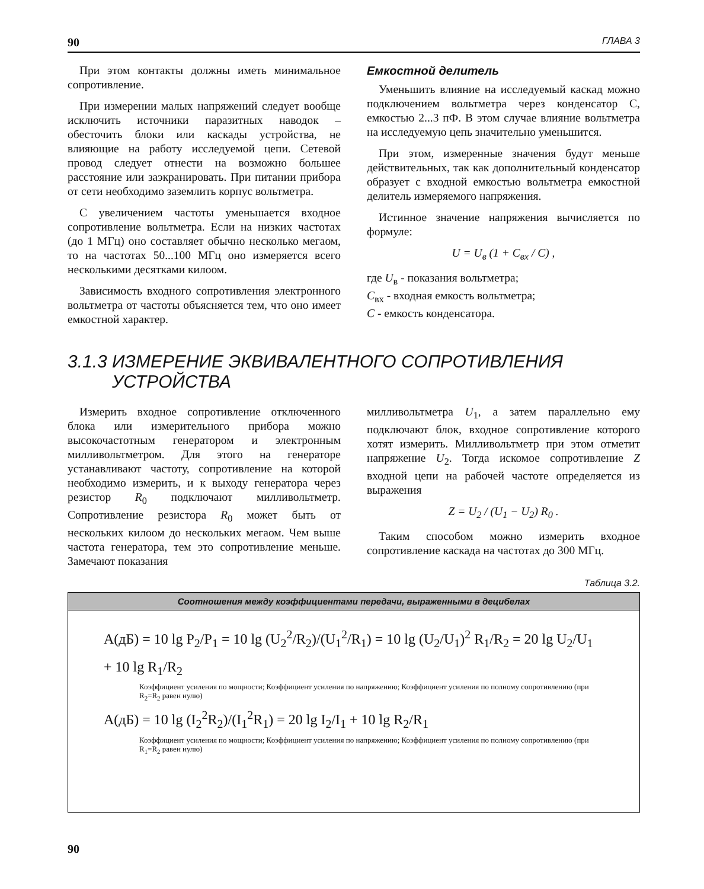90 ГЛАВА 3
При этом контакты должны иметь минимальное сопротивление.
При измерении малых напряжений следует вообще исключить источники паразитных наводок – обесточить блоки или каскады устройства, не влияющие на работу исследуемой цепи. Сетевой провод следует отнести на возможно большее расстояние или заэкранировать. При питании прибора от сети необходимо заземлить корпус вольтметра.
С увеличением частоты уменьшается входное сопротивление вольтметра. Если на низких частотах (до 1 МГц) оно составляет обычно несколько мегаом, то на частотах 50...100 МГц оно измеряется всего несколькими десятками килоом.
Зависимость входного сопротивления электронного вольтметра от частоты объясняется тем, что оно имеет емкостной характер.
Емкостной делитель
Уменьшить влияние на исследуемый каскад можно подключением вольтметра через конденсатор С, емкостью 2...3 пФ. В этом случае влияние вольтметра на исследуемую цепь значительно уменьшится.
При этом, измеренные значения будут меньше действительных, так как дополнительный конденсатор образует с входной емкостью вольтметра емкостной делитель измеряемого напряжения.
Истинное значение напряжения вычисляется по формуле:
U = U<sub>в</sub> (1 + C<sub>вх</sub> / C) ,
где U<sub>в</sub> - показания вольтметра;
C<sub>вх</sub> - входная емкость вольтметра;
C - емкость конденсатора.
3.1.3 ИЗМЕРЕНИЕ ЭКВИВАЛЕНТНОГО СОПРОТИВЛЕНИЯ
УСТРОЙСТВА
Измерить входное сопротивление отключенного блока или измерительного прибора можно высокочастотным генератором и электронным милливольтметром. Для этого на генераторе устанавливают частоту, сопротивление на которой необходимо измерить, и к выходу генератора через резистор R<sub>0</sub> подключают милливольтметр. Сопротивление резистора R<sub>0</sub> может быть от нескольких килоом до нескольких мегаом. Чем выше частота генератора, тем это сопротивление меньше. Замечают показания
милливольтметра U<sub>1</sub>, а затем параллельно ему подключают блок, входное сопротивление которого хотят измерить. Милливольтметр при этом отметит напряжение U<sub>2</sub>. Тогда искомое сопротивление Z входной цепи на рабочей частоте определяется из выражения
Z = U<sub>2</sub> / (U<sub>1</sub> − U<sub>2</sub>) R<sub>0</sub> .
Таким способом можно измерить входное сопротивление каскада на частотах до 300 МГц.
Таблица 3.2.
| Соотношения между коэффициентами передачи, выраженными в децибелах |
| --- |
| A(дБ) = 10 lg P<sub>2</sub>/P<sub>1</sub> = 10 lg (U<sub>2</sub><sup>2</sup>/R<sub>2</sub>)/(U<sub>1</sub><sup>2</sup>/R<sub>1</sub>) = 10 lg (U<sub>2</sub>/U<sub>1</sub>)<sup>2</sup> R<sub>1</sub>/R<sub>2</sub> = 20 lg U<sub>2</sub>/U<sub>1</sub> + 10 lg R<sub>1</sub>/R<sub>2</sub> Коэффициент усиления по мощности; Коэффициент усиления по напряжению; Коэффициент усиления по полному сопротивлению (при R<sub>2</sub>=R<sub>2</sub> равен нулю) A(дБ) = 10 lg (I<sub>2</sub><sup>2</sup>R<sub>2</sub>)/(I<sub>1</sub><sup>2</sup>R<sub>1</sub>) = 20 lg I<sub>2</sub>/I<sub>1</sub> + 10 lg R<sub>2</sub>/R<sub>1</sub> Коэффициент усиления по мощности; Коэффициент усиления по напряжению; Коэффициент усиления по полному сопротивлению (при R<sub>1</sub>=R<sub>2</sub> равен нулю) |
90